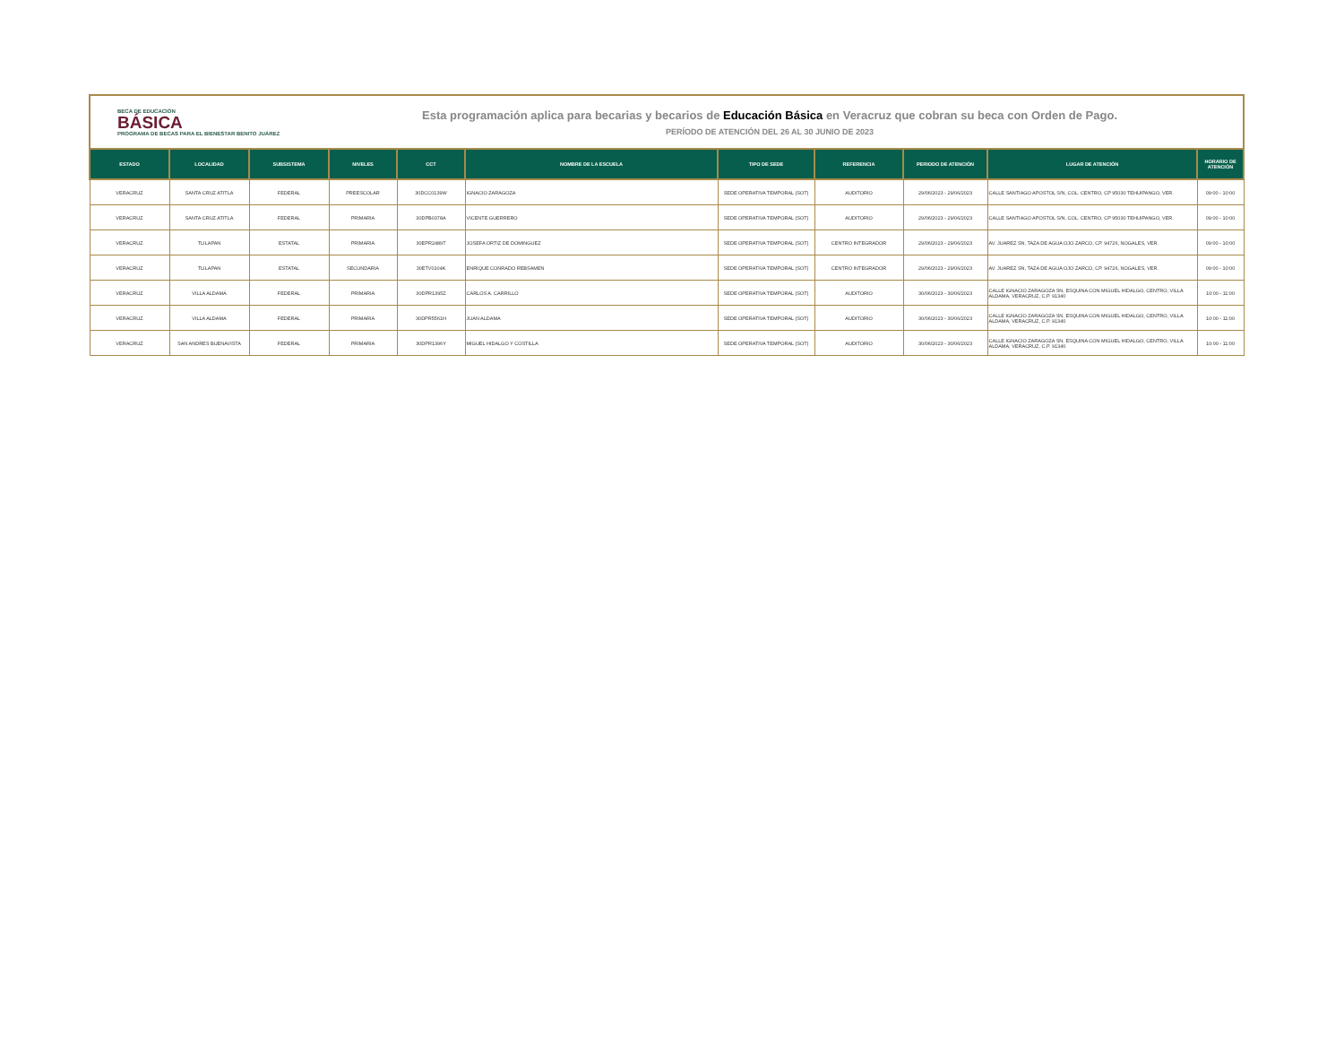BECA DE EDUCACIÓN
BÁSICA
PROGRAMA DE BECAS PARA EL BIENESTAR BENITO JUÁREZ
Esta programación aplica para becarias y becarios de Educación Básica en Veracruz que cobran su beca con Orden de Pago.
PERÍODO DE ATENCIÓN DEL 26 AL 30 JUNIO DE 2023
| ESTADO | LOCALIDAD | SUBSISTEMA | NIVELES | CCT | NOMBRE DE LA ESCUELA | TIPO DE SEDE | REFERENCIA | PERIODO DE ATENCIÓN | LUGAR DE ATENCIÓN | HORARIO DE ATENCIÓN |
| --- | --- | --- | --- | --- | --- | --- | --- | --- | --- | --- |
| VERACRUZ | SANTA CRUZ ATITLA | FEDERAL | PREESCOLAR | 30DCC0139W | IGNACIO ZARAGOZA | SEDE OPERATIVA TEMPORAL (SOT) | AUDITORIO | 29/06/2023 - 29/06/2023 | CALLE SANTIAGO APOSTOL S/N, COL. CENTRO, CP 95030 TEHUIPANGO, VER. | 09:00 - 10:00 |
| VERACRUZ | SANTA CRUZ ATITLA | FEDERAL | PRIMARIA | 30DPB0378A | VICENTE GUERRERO | SEDE OPERATIVA TEMPORAL (SOT) | AUDITORIO | 29/06/2023 - 29/06/2023 | CALLE SANTIAGO APOSTOL S/N, COL. CENTRO, CP 95030 TEHUIPANGO, VER. | 09:00 - 10:00 |
| VERACRUZ | TLILAPAN | ESTATAL | PRIMARIA | 30EPR2489T | JOSEFA ORTIZ DE DOMINGUEZ | SEDE OPERATIVA TEMPORAL (SOT) | CENTRO INTEGRADOR | 29/06/2023 - 29/06/2023 | AV. JUAREZ SN, TAZA DE AGUA OJO ZARCO, CP. 94726, NOGALES, VER. | 09:00 - 10:00 |
| VERACRUZ | TLILAPAN | ESTATAL | SECUNDARIA | 30ETV0104K | ENRIQUE CONRADO REBSAMEN | SEDE OPERATIVA TEMPORAL (SOT) | CENTRO INTEGRADOR | 29/06/2023 - 29/06/2023 | AV. JUAREZ SN, TAZA DE AGUA OJO ZARCO, CP. 94726, NOGALES, VER. | 09:00 - 10:00 |
| VERACRUZ | VILLA ALDAMA | FEDERAL | PRIMARIA | 30DPR1395Z | CARLOS A. CARRILLO | SEDE OPERATIVA TEMPORAL (SOT) | AUDITORIO | 30/06/2023 - 30/06/2023 | CALLE IGNACIO ZARAGOZA SN, ESQUINA CON MIGUEL HIDALGO, CENTRO, VILLA ALDAMA, VERACRUZ, C.P. 91340 | 10:00 - 11:00 |
| VERACRUZ | VILLA ALDAMA | FEDERAL | PRIMARIA | 30DPR5561H | JUAN ALDAMA | SEDE OPERATIVA TEMPORAL (SOT) | AUDITORIO | 30/06/2023 - 30/06/2023 | CALLE IGNACIO ZARAGOZA SN, ESQUINA CON MIGUEL HIDALGO, CENTRO, VILLA ALDAMA, VERACRUZ, C.P. 91340 | 10:00 - 11:00 |
| VERACRUZ | SAN ANDRES BUENAVISTA | FEDERAL | PRIMARIA | 30DPR1396Y | MIGUEL HIDALGO Y COSTILLA | SEDE OPERATIVA TEMPORAL (SOT) | AUDITORIO | 30/06/2023 - 30/06/2023 | CALLE IGNACIO ZARAGOZA SN, ESQUINA CON MIGUEL HIDALGO, CENTRO, VILLA ALDAMA, VERACRUZ, C.P. 91340 | 10:00 - 11:00 |